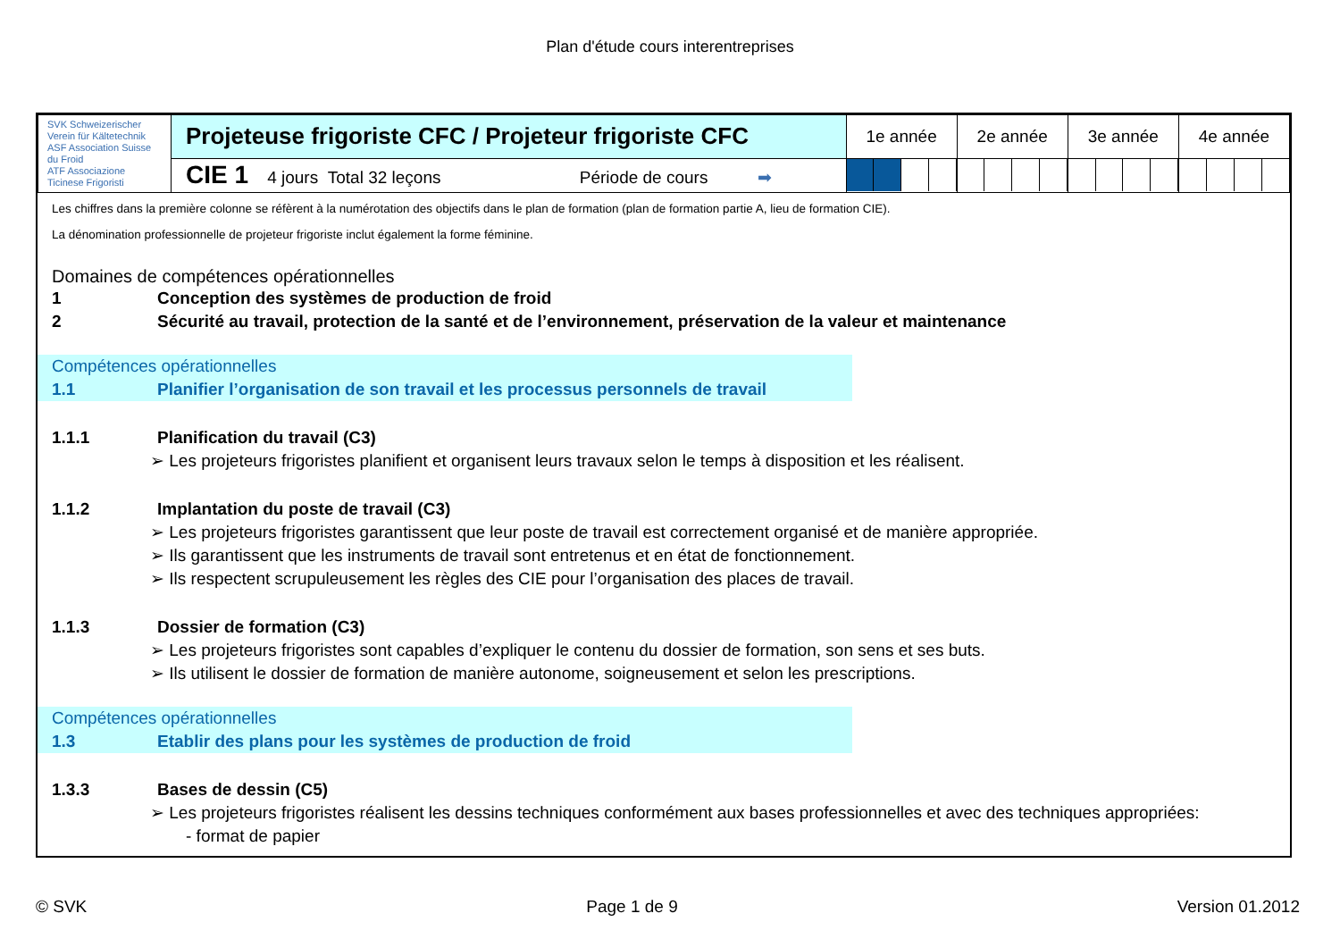Plan d'étude cours interentreprises
| SVK Schweizerischer Verein für Kältetechnik ASF Association Suisse du Froid ATF Associazione Ticinese Frigoristi | Projeteuse frigoriste CFC / Projeteur frigoriste CFC | 1e année | 2e année | 3e année | 4e année |
| | CIE 1 4 jours Total 32 leçons Période de cours ➡ | | | | |
Les chiffres dans la première colonne se réfèrent à la numérotation des objectifs dans le plan de formation (plan de formation partie A, lieu de formation CIE).
La dénomination professionnelle de projeteur frigoriste inclut également la forme féminine.
Domaines de compétences opérationnelles
1 Conception des systèmes de production de froid
2 Sécurité au travail, protection de la santé et de l’environnement, préservation de la valeur et maintenance
Compétences opérationnelles
1.1 Planifier l’organisation de son travail et les processus personnels de travail
1.1.1 Planification du travail (C3)
➢ Les projeteurs frigoristes planifient et organisent leurs travaux selon le temps à disposition et les réalisent.
1.1.2 Implantation du poste de travail (C3)
➢ Les projeteurs frigoristes garantissent que leur poste de travail est correctement organisé et de manière appropriée.
➢ Ils garantissent que les instruments de travail sont entretenus et en état de fonctionnement.
➢ Ils respectent scrupuleusement les règles des CIE pour l’organisation des places de travail.
1.1.3 Dossier de formation (C3)
➢ Les projeteurs frigoristes sont capables d’expliquer le contenu du dossier de formation, son sens et ses buts.
➢ Ils utilisent le dossier de formation de manière autonome, soigneusement et selon les prescriptions.
Compétences opérationnelles
1.3 Etablir des plans pour les systèmes de production de froid
1.3.3 Bases de dessin (C5)
➢ Les projeteurs frigoristes réalisent les dessins techniques conformément aux bases professionnelles et avec des techniques appropriées:
- format de papier
© SVK Page 1 de 9 Version 01.2012